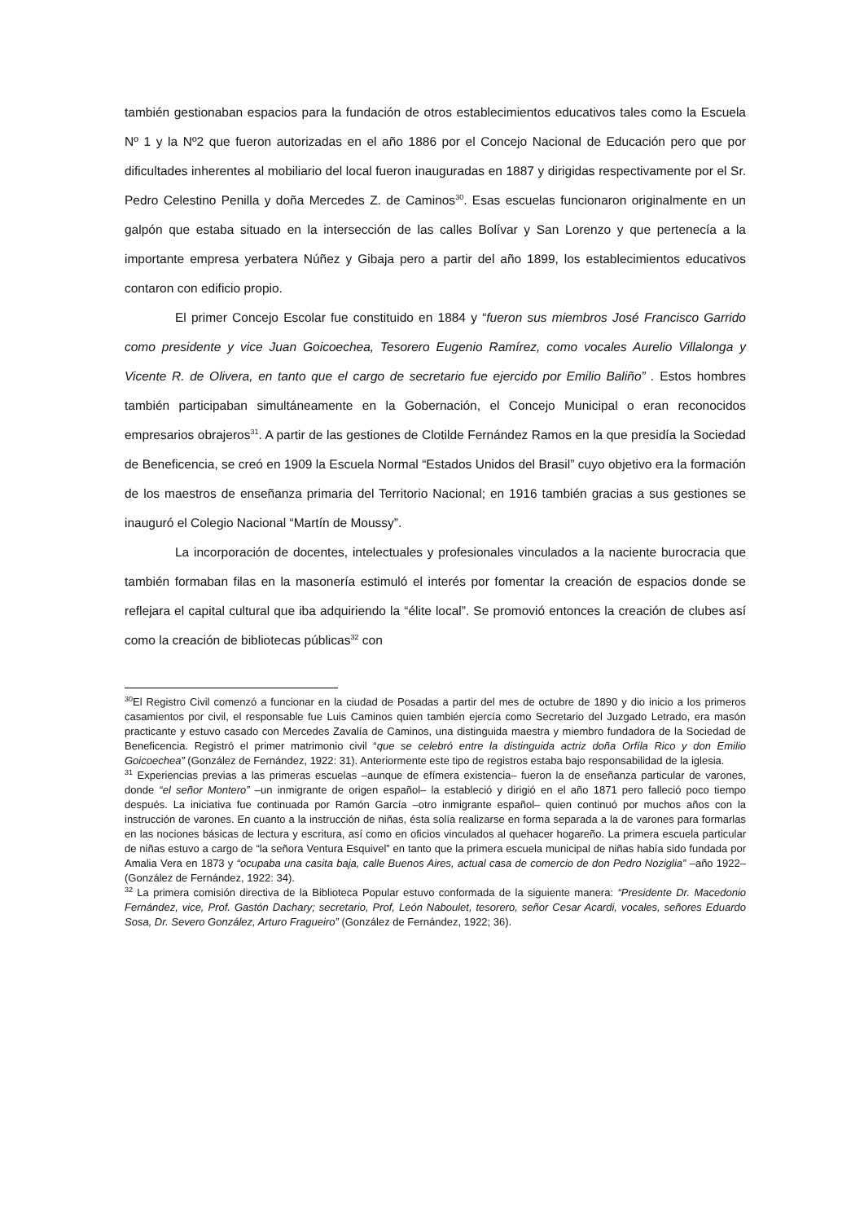también gestionaban espacios para la fundación de otros establecimientos educativos tales como la Escuela Nº 1 y la Nº2 que fueron autorizadas en el año 1886 por el Concejo Nacional de Educación pero que por dificultades inherentes al mobiliario del local fueron inauguradas en 1887 y dirigidas respectivamente por el Sr. Pedro Celestino Penilla y doña Mercedes Z. de Caminos<sup>30</sup>. Esas escuelas funcionaron originalmente en un galpón que estaba situado en la intersección de las calles Bolívar y San Lorenzo y que pertenecía a la importante empresa yerbatera Núñez y Gibaja pero a partir del año 1899, los establecimientos educativos contaron con edificio propio.
El primer Concejo Escolar fue constituido en 1884 y “fueron sus miembros José Francisco Garrido como presidente y vice Juan Goicoechea, Tesorero Eugenio Ramírez, como vocales Aurelio Villalonga y Vicente R. de Olivera, en tanto que el cargo de secretario fue ejercido por Emilio Baliño” . Estos hombres también participaban simultáneamente en la Gobernación, el Concejo Municipal o eran reconocidos empresarios obrajeros<sup>31</sup>. A partir de las gestiones de Clotilde Fernández Ramos en la que presidía la Sociedad de Beneficencia, se creó en 1909 la Escuela Normal “Estados Unidos del Brasil” cuyo objetivo era la formación de los maestros de enseñanza primaria del Territorio Nacional; en 1916 también gracias a sus gestiones se inauguró el Colegio Nacional “Martín de Moussy”.
La incorporación de docentes, intelectuales y profesionales vinculados a la naciente burocracia que también formaban filas en la masonería estimuló el interés por fomentar la creación de espacios donde se reflejara el capital cultural que iba adquiriendo la “élite local”. Se promovió entonces la creación de clubes así como la creación de bibliotecas públicas<sup>32</sup> con
<sup>30</sup> El Registro Civil comenzó a funcionar en la ciudad de Posadas a partir del mes de octubre de 1890 y dio inicio a los primeros casamientos por civil, el responsable fue Luis Caminos quien también ejercía como Secretario del Juzgado Letrado, era masón practicante y estuvo casado con Mercedes Zavalía de Caminos, una distinguida maestra y miembro fundadora de la Sociedad de Beneficencia. Registró el primer matrimonio civil “que se celebró entre la distinguida actriz doña Orfíla Rico y don Emilio Goicoechea” (González de Fernández, 1922: 31). Anteriormente este tipo de registros estaba bajo responsabilidad de la iglesia.
<sup>31</sup> Experiencias previas a las primeras escuelas –aunque de efímera existencia– fueron la de enseñanza particular de varones, donde “el señor Montero” –un inmigrante de origen español– la estableció y dirigió en el año 1871 pero falleció poco tiempo después. La iniciativa fue continuada por Ramón García –otro inmigrante español– quien continuó por muchos años con la instrucción de varones. En cuanto a la instrucción de niñas, ésta solía realizarse en forma separada a la de varones para formarlas en las nociones básicas de lectura y escritura, así como en oficios vinculados al quehacer hogareño. La primera escuela particular de niñas estuvo a cargo de “la señora Ventura Esquivel” en tanto que la primera escuela municipal de niñas había sido fundada por Amalia Vera en 1873 y “ocupaba una casita baja, calle Buenos Aires, actual casa de comercio de don Pedro Noziglia” –año 1922– (González de Fernández, 1922: 34).
<sup>32</sup> La primera comisión directiva de la Biblioteca Popular estuvo conformada de la siguiente manera: “Presidente Dr. Macedonio Fernández, vice, Prof. Gastón Dachary; secretario, Prof, León Naboulet, tesorero, señor Cesar Acardi, vocales, señores Eduardo Sosa, Dr. Severo González, Arturo Fragueiro” (González de Fernández, 1922; 36).